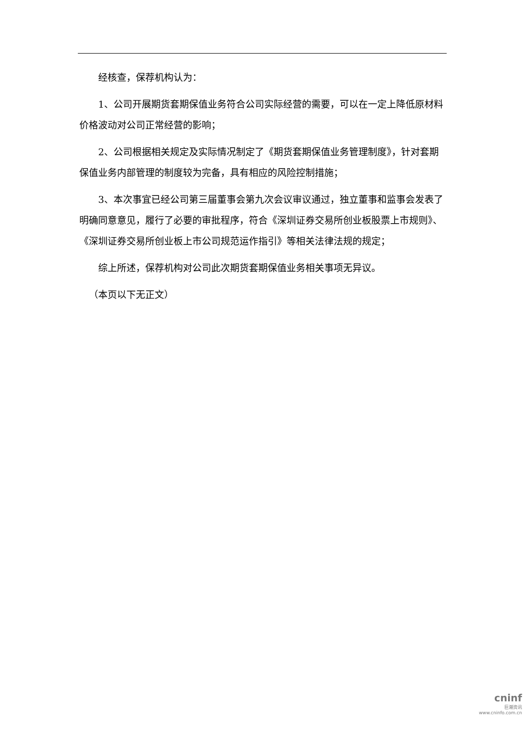经核查，保荐机构认为：
1、公司开展期货套期保值业务符合公司实际经营的需要，可以在一定上降低原材料价格波动对公司正常经营的影响；
2、公司根据相关规定及实际情况制定了《期货套期保值业务管理制度》，针对套期保值业务内部管理的制度较为完备，具有相应的风险控制措施；
3、本次事宜已经公司第三届董事会第九次会议审议通过，独立董事和监事会发表了明确同意意见，履行了必要的审批程序，符合《深圳证券交易所创业板股票上市规则》、《深圳证券交易所创业板上市公司规范运作指引》等相关法律法规的规定；
综上所述，保荐机构对公司此次期货套期保值业务相关事项无异议。
（本页以下无正文）
cninf
巨潮资讯
www.cninfo.com.cn